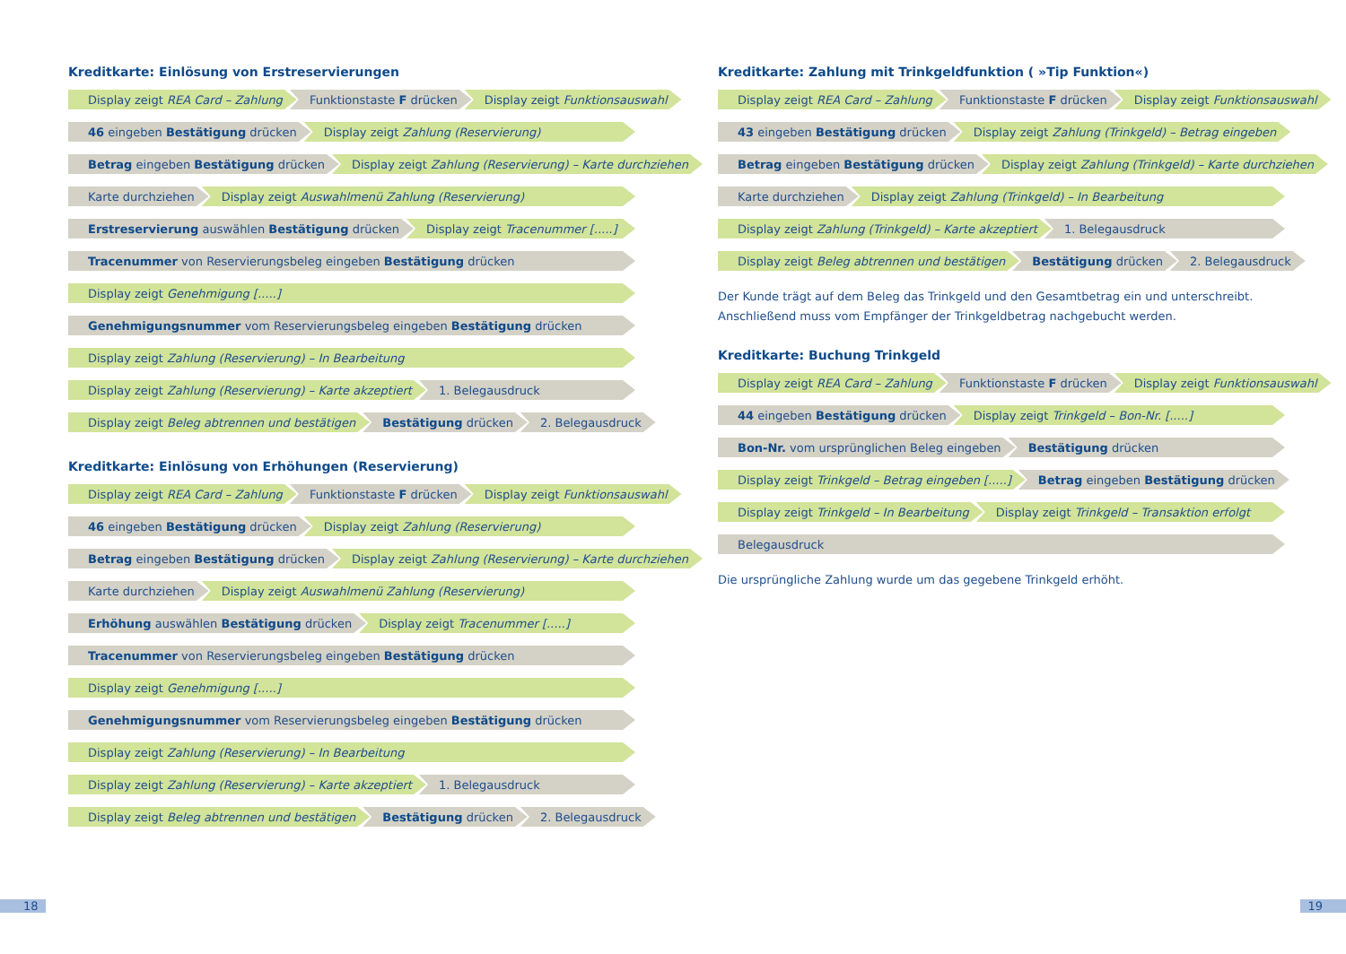Kreditkarte: Einlösung von Erstreservierungen
Display zeigt REA Card – Zahlung Funktionstaste F drücken Display zeigt Funktionsauswahl
46 eingeben Bestätigung drücken Display zeigt Zahlung (Reservierung)
Betrag eingeben Bestätigung drücken Display zeigt Zahlung (Reservierung) – Karte durchziehen
Karte durchziehen Display zeigt Auswahlmenü Zahlung (Reservierung)
Erstreservierung auswählen Bestätigung drücken Display zeigt Tracenummer [.....]
Tracenummer von Reservierungsbeleg eingeben Bestätigung drücken
Display zeigt Genehmigung [.....]
Genehmigungsnummer vom Reservierungsbeleg eingeben Bestätigung drücken
Display zeigt Zahlung (Reservierung) – In Bearbeitung
Display zeigt Zahlung (Reservierung) – Karte akzeptiert 1. Belegausdruck
Display zeigt Beleg abtrennen und bestätigen Bestätigung drücken 2. Belegausdruck
Kreditkarte: Einlösung von Erhöhungen (Reservierung)
Display zeigt REA Card – Zahlung Funktionstaste F drücken Display zeigt Funktionsauswahl
46 eingeben Bestätigung drücken Display zeigt Zahlung (Reservierung)
Betrag eingeben Bestätigung drücken Display zeigt Zahlung (Reservierung) – Karte durchziehen
Karte durchziehen Display zeigt Auswahlmenü Zahlung (Reservierung)
Erhöhung auswählen Bestätigung drücken Display zeigt Tracenummer [.....]
Tracenummer von Reservierungsbeleg eingeben Bestätigung drücken
Display zeigt Genehmigung [.....]
Genehmigungsnummer vom Reservierungsbeleg eingeben Bestätigung drücken
Display zeigt Zahlung (Reservierung) – In Bearbeitung
Display zeigt Zahlung (Reservierung) – Karte akzeptiert 1. Belegausdruck
Display zeigt Beleg abtrennen und bestätigen Bestätigung drücken 2. Belegausdruck
Kreditkarte: Zahlung mit Trinkgeldfunktion ( »Tip Funktion«)
Display zeigt REA Card – Zahlung Funktionstaste F drücken Display zeigt Funktionsauswahl
43 eingeben Bestätigung drücken Display zeigt Zahlung (Trinkgeld) – Betrag eingeben
Betrag eingeben Bestätigung drücken Display zeigt Zahlung (Trinkgeld) – Karte durchziehen
Karte durchziehen Display zeigt Zahlung (Trinkgeld) – In Bearbeitung
Display zeigt Zahlung (Trinkgeld) – Karte akzeptiert 1. Belegausdruck
Display zeigt Beleg abtrennen und bestätigen Bestätigung drücken 2. Belegausdruck
Der Kunde trägt auf dem Beleg das Trinkgeld und den Gesamtbetrag ein und unterschreibt. Anschließend muss vom Empfänger der Trinkgeldbetrag nachgebucht werden.
Kreditkarte: Buchung Trinkgeld
Display zeigt REA Card – Zahlung Funktionstaste F drücken Display zeigt Funktionsauswahl
44 eingeben Bestätigung drücken Display zeigt Trinkgeld – Bon-Nr. [.....]
Bon-Nr. vom ursprünglichen Beleg eingeben Bestätigung drücken
Display zeigt Trinkgeld – Betrag eingeben [.....] Betrag eingeben Bestätigung drücken
Display zeigt Trinkgeld – In Bearbeitung Display zeigt Trinkgeld – Transaktion erfolgt
Belegausdruck
Die ursprüngliche Zahlung wurde um das gegebene Trinkgeld erhöht.
18 19